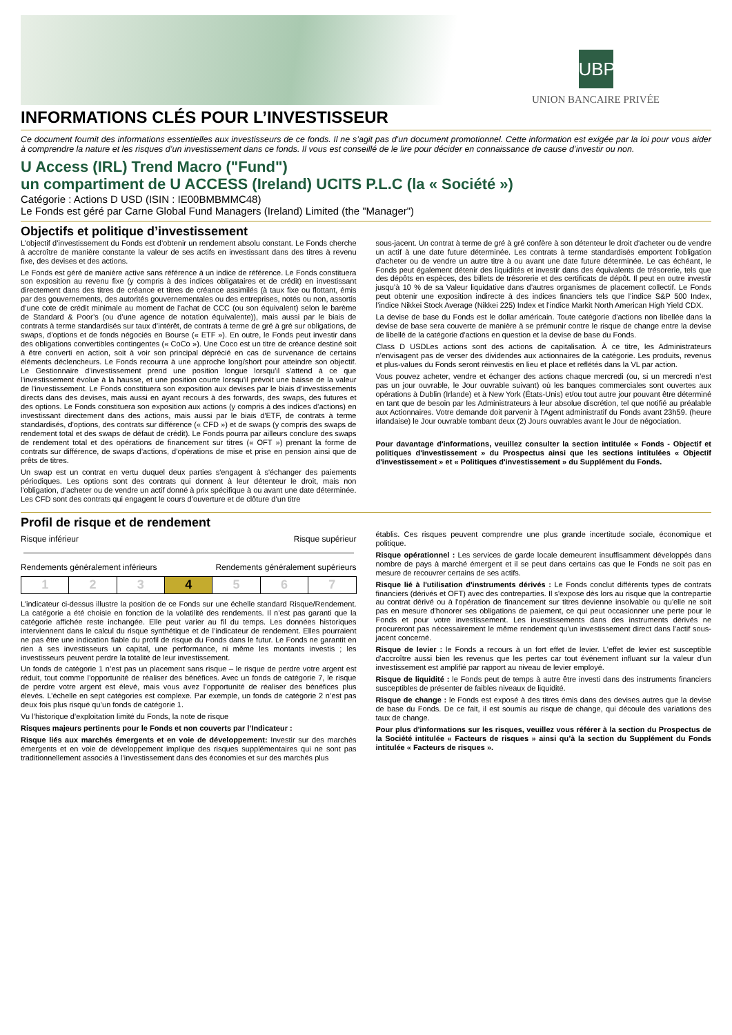UBP
UNION BANCAIRE PRIVÉE
INFORMATIONS CLÉS POUR L’INVESTISSEUR
Ce document fournit des informations essentielles aux investisseurs de ce fonds. Il ne s’agit pas d’un document promotionnel. Cette information est exigée par la loi pour vous aider à comprendre la nature et les risques d’un investissement dans ce fonds. Il vous est conseillé de le lire pour décider en connaissance de cause d’investir ou non.
U Access (IRL) Trend Macro ("Fund")
un compartiment de U ACCESS (Ireland) UCITS P.L.C (la « Société »)
Catégorie : Actions D USD (ISIN : IE00BMBMMC48)
Le Fonds est géré par Carne Global Fund Managers (Ireland) Limited (the "Manager")
Objectifs et politique d’investissement
L’objectif d’investissement du Fonds est d’obtenir un rendement absolu constant. Le Fonds cherche à accroître de manière constante la valeur de ses actifs en investissant dans des titres à revenu fixe, des devises et des actions.
Le Fonds est géré de manière active sans référence à un indice de référence. Le Fonds constituera son exposition au revenu fixe (y compris à des indices obligataires et de crédit) en investissant directement dans des titres de créance et titres de créance assimilés (à taux fixe ou flottant, émis par des gouvernements, des autorités gouvernementales ou des entreprises, notés ou non, assortis d’une cote de crédit minimale au moment de l’achat de CCC (ou son équivalent) selon le barème de Standard & Poor’s (ou d’une agence de notation équivalente)), mais aussi par le biais de contrats à terme standardisés sur taux d’intérêt, de contrats à terme de gré à gré sur obligations, de swaps, d’options et de fonds négociés en Bourse (« ETF »). En outre, le Fonds peut investir dans des obligations convertibles contingentes (« CoCo »). Une Coco est un titre de créance destiné soit à être converti en action, soit à voir son principal déprécié en cas de survenance de certains éléments déclencheurs. Le Fonds recourra à une approche long/short pour atteindre son objectif. Le Gestionnaire d’investissement prend une position longue lorsqu'il s'attend à ce que l'investissement évolue à la hausse, et une position courte lorsqu'il prévoit une baisse de la valeur de l'investissement. Le Fonds constituera son exposition aux devises par le biais d'investissements directs dans des devises, mais aussi en ayant recours à des forwards, des swaps, des futures et des options. Le Fonds constituera son exposition aux actions (y compris à des indices d’actions) en investissant directement dans des actions, mais aussi par le biais d'ETF, de contrats à terme standardisés, d'options, des contrats sur différence (« CFD ») et de swaps (y compris des swaps de rendement total et des swaps de défaut de crédit). Le Fonds pourra par ailleurs conclure des swaps de rendement total et des opérations de financement sur titres (« OFT ») prenant la forme de contrats sur différence, de swaps d’actions, d’opérations de mise et prise en pension ainsi que de prêts de titres.
Un swap est un contrat en vertu duquel deux parties s'engagent à s'échanger des paiements périodiques. Les options sont des contrats qui donnent à leur détenteur le droit, mais non l'obligation, d'acheter ou de vendre un actif donné à prix spécifique à ou avant une date déterminée. Les CFD sont des contrats qui engagent le cours d’ouverture et de clôture d’un titre
sous-jacent. Un contrat à terme de gré à gré confère à son détenteur le droit d'acheter ou de vendre un actif à une date future déterminée. Les contrats à terme standardisés emportent l'obligation d'acheter ou de vendre un autre titre à ou avant une date future déterminée. Le cas échéant, le Fonds peut également détenir des liquidités et investir dans des équivalents de trésorerie, tels que des dépôts en espèces, des billets de trésorerie et des certificats de dépôt. Il peut en outre investir jusqu’à 10 % de sa Valeur liquidative dans d’autres organismes de placement collectif. Le Fonds peut obtenir une exposition indirecte à des indices financiers tels que l’indice S&P 500 Index, l’indice Nikkei Stock Average (Nikkei 225) Index et l’indice Markit North American High Yield CDX.
La devise de base du Fonds est le dollar américain. Toute catégorie d'actions non libellée dans la devise de base sera couverte de manière à se prémunir contre le risque de change entre la devise de libellé de la catégorie d'actions en question et la devise de base du Fonds.
Class D USDLes actions sont des actions de capitalisation. À ce titre, les Administrateurs n’envisagent pas de verser des dividendes aux actionnaires de la catégorie. Les produits, revenus et plus-values du Fonds seront réinvestis en lieu et place et reflétés dans la VL par action.
Vous pouvez acheter, vendre et échanger des actions chaque mercredi (ou, si un mercredi n’est pas un jour ouvrable, le Jour ouvrable suivant) où les banques commerciales sont ouvertes aux opérations à Dublin (Irlande) et à New York (États-Unis) et/ou tout autre jour pouvant être déterminé en tant que de besoin par les Administrateurs à leur absolue discrétion, tel que notifié au préalable aux Actionnaires. Votre demande doit parvenir à l'Agent administratif du Fonds avant 23h59. (heure irlandaise) le Jour ouvrable tombant deux (2) Jours ouvrables avant le Jour de négociation.
Pour davantage d'informations, veuillez consulter la section intitulée « Fonds - Objectif et politiques d'investissement » du Prospectus ainsi que les sections intitulées « Objectif d'investissement » et « Politiques d'investissement » du Supplément du Fonds.
Profil de risque et de rendement
Risque inférieur Risque supérieur
Rendements généralement inférieurs Rendements généralement supérieurs
| 1 | 2 | 3 | 4 | 5 | 6 | 7 |
L’indicateur ci-dessus illustre la position de ce Fonds sur une échelle standard Risque/Rendement. La catégorie a été choisie en fonction de la volatilité des rendements. Il n’est pas garanti que la catégorie affichée reste inchangée. Elle peut varier au fil du temps. Les données historiques interviennent dans le calcul du risque synthétique et de l’indicateur de rendement. Elles pourraient ne pas être une indication fiable du profil de risque du Fonds dans le futur. Le Fonds ne garantit en rien à ses investisseurs un capital, une performance, ni même les montants investis ; les investisseurs peuvent perdre la totalité de leur investissement.
Un fonds de catégorie 1 n’est pas un placement sans risque – le risque de perdre votre argent est réduit, tout comme l’opportunité de réaliser des bénéfices. Avec un fonds de catégorie 7, le risque de perdre votre argent est élevé, mais vous avez l’opportunité de réaliser des bénéfices plus élevés. L’échelle en sept catégories est complexe. Par exemple, un fonds de catégorie 2 n’est pas deux fois plus risqué qu’un fonds de catégorie 1.
Vu l’historique d’exploitation limité du Fonds, la note de risque
Risques majeurs pertinents pour le Fonds et non couverts par l’Indicateur :
Risque liés aux marchés émergents et en voie de développement: Investir sur des marchés émergents et en voie de développement implique des risques supplémentaires qui ne sont pas traditionnellement associés à l’investissement dans des économies et sur des marchés plus
établis. Ces risques peuvent comprendre une plus grande incertitude sociale, économique et politique.
Risque opérationnel : Les services de garde locale demeurent insuffisamment développés dans nombre de pays à marché émergent et il se peut dans certains cas que le Fonds ne soit pas en mesure de recouvrer certains de ses actifs.
Risque lié à l'utilisation d'instruments dérivés : Le Fonds conclut différents types de contrats financiers (dérivés et OFT) avec des contreparties. Il s'expose dès lors au risque que la contrepartie au contrat dérivé ou à l'opération de financement sur titres devienne insolvable ou qu'elle ne soit pas en mesure d'honorer ses obligations de paiement, ce qui peut occasionner une perte pour le Fonds et pour votre investissement. Les investissements dans des instruments dérivés ne procureront pas nécessairement le même rendement qu'un investissement direct dans l'actif sous-jacent concerné.
Risque de levier : le Fonds a recours à un fort effet de levier. L'effet de levier est susceptible d'accroître aussi bien les revenus que les pertes car tout événement influant sur la valeur d'un investissement est amplifié par rapport au niveau de levier employé.
Risque de liquidité : le Fonds peut de temps à autre être investi dans des instruments financiers susceptibles de présenter de faibles niveaux de liquidité.
Risque de change : le Fonds est exposé à des titres émis dans des devises autres que la devise de base du Fonds. De ce fait, il est soumis au risque de change, qui découle des variations des taux de change.
Pour plus d'informations sur les risques, veuillez vous référer à la section du Prospectus de la Société intitulée « Facteurs de risques » ainsi qu’à la section du Supplément du Fonds intitulée « Facteurs de risques ».